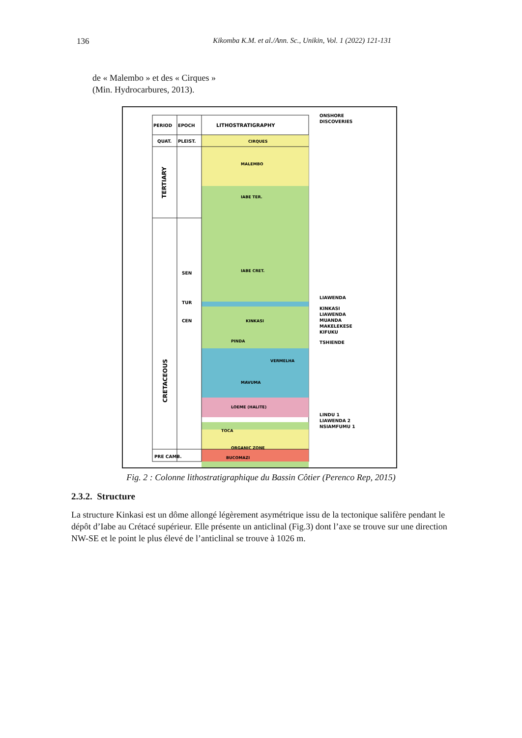136 Kikomba K.M. et al./Ann. Sc., Unikin, Vol. 1 (2022) 121-131
de « Malembo » et des « Cirques »
(Min. Hydrocarbures, 2013).
PERIOD
EPOCH
LITHOSTRATIGRAPHY
ONSHORE
DISCOVERIES
QUAT.
PLEIST.
CIRQUES
MALEMBO
TERTIARY
CRETACEOUS
SEN
TUR
CEN
IABE TER.
IABE CRET.
KINKASI
PINDA
VERMELHA
MAVUMA
LOEME (HALITE)
TOCA
ORGANIC ZONE
BUCOMAZI
PRE CAMB.
LIAWENDA
KINKASI
LIAWENDA
MUANDA
MAKELEKESE
KIFUKU
TSHIENDE
LINDU 1
LIAWENDA 2
NSIAMFUMU 1
Fig. 2 : Colonne lithostratigraphique du Bassin Côtier (Perenco Rep, 2015)
2.3.2. Structure
La structure Kinkasi est un dôme allongé légèrement asymétrique issu de la tectonique salifère pendant le dépôt d’Iabe au Crétacé supérieur. Elle présente un anticlinal (Fig.3) dont l’axe se trouve sur une direction NW-SE et le point le plus élevé de l’anticlinal se trouve à 1026 m.